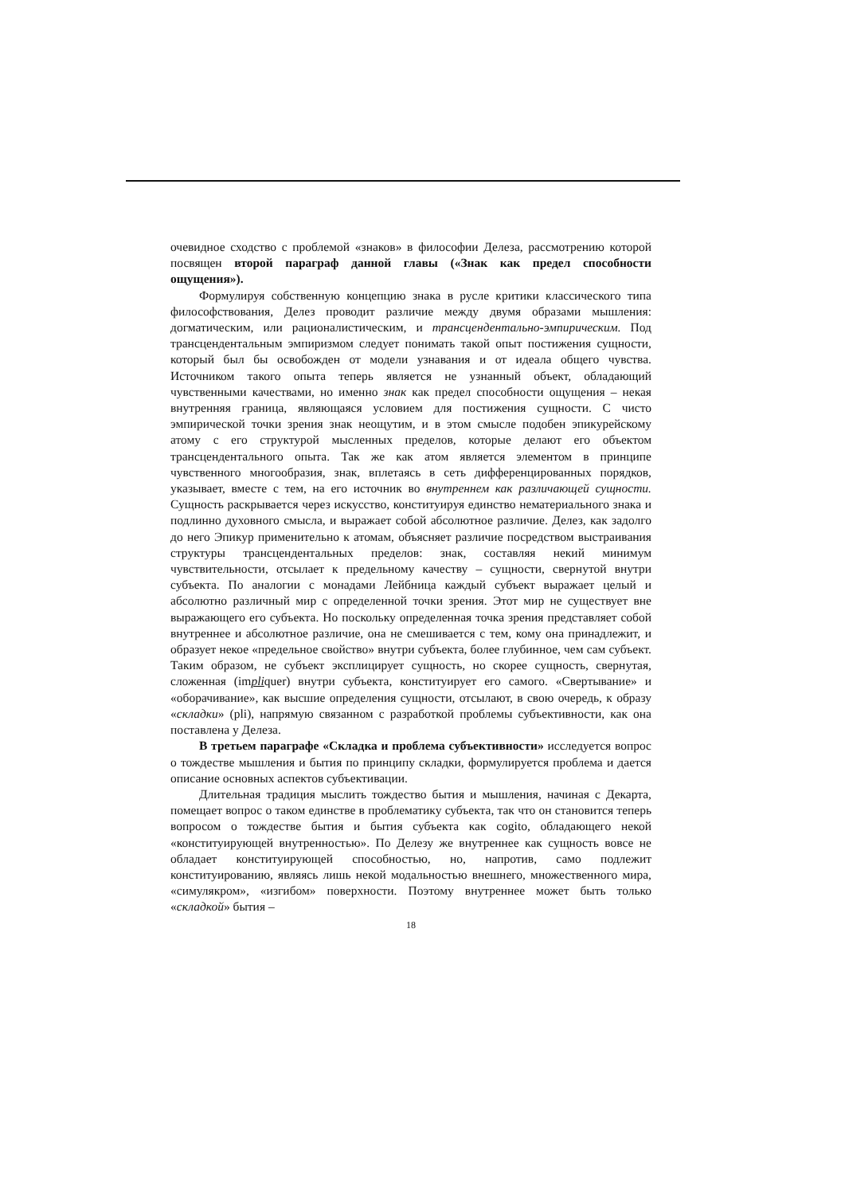очевидное сходство с проблемой «знаков» в философии Делеза, рассмотрению которой посвящен второй параграф данной главы («Знак как предел способности ощущения»).
Формулируя собственную концепцию знака в русле критики классического типа философствования, Делез проводит различие между двумя образами мышления: догматическим, или рационалистическим, и трансцендентально-эмпирическим. Под трансцендентальным эмпиризмом следует понимать такой опыт постижения сущности, который был бы освобожден от модели узнавания и от идеала общего чувства. Источником такого опыта теперь является не узнанный объект, обладающий чувственными качествами, но именно знак как предел способности ощущения – некая внутренняя граница, являющаяся условием для постижения сущности. С чисто эмпирической точки зрения знак неощутим, и в этом смысле подобен эпикурейскому атому с его структурой мысленных пределов, которые делают его объектом трансцендентального опыта. Так же как атом является элементом в принципе чувственного многообразия, знак, вплетаясь в сеть дифференцированных порядков, указывает, вместе с тем, на его источник во внутреннем как различающей сущности. Сущность раскрывается через искусство, конституируя единство нематериального знака и подлинно духовного смысла, и выражает собой абсолютное различие. Делез, как задолго до него Эпикур применительно к атомам, объясняет различие посредством выстраивания структуры трансцендентальных пределов: знак, составляя некий минимум чувствительности, отсылает к предельному качеству – сущности, свернутой внутри субъекта. По аналогии с монадами Лейбница каждый субъект выражает целый и абсолютно различный мир с определенной точки зрения. Этот мир не существует вне выражающего его субъекта. Но поскольку определенная точка зрения представляет собой внутреннее и абсолютное различие, она не смешивается с тем, кому она принадлежит, и образует некое «предельное свойство» внутри субъекта, более глубинное, чем сам субъект. Таким образом, не субъект эксплицирует сущность, но скорее сущность, свернутая, сложенная (impliquer) внутри субъекта, конституирует его самого. «Свертывание» и «оборачивание», как высшие определения сущности, отсылают, в свою очередь, к образу «складки» (pli), напрямую связанном с разработкой проблемы субъективности, как она поставлена у Делеза.
В третьем параграфе «Складка и проблема субъективности» исследуется вопрос о тождестве мышления и бытия по принципу складки, формулируется проблема и дается описание основных аспектов субъективации.
Длительная традиция мыслить тождество бытия и мышления, начиная с Декарта, помещает вопрос о таком единстве в проблематику субъекта, так что он становится теперь вопросом о тождестве бытия и бытия субъекта как cogito, обладающего некой «конституирующей внутренностью». По Делезу же внутреннее как сущность вовсе не обладает конституирующей способностью, но, напротив, само подлежит конституированию, являясь лишь некой модальностью внешнего, множественного мира, «симулякром», «изгибом» поверхности. Поэтому внутреннее может быть только «складкой» бытия –
18